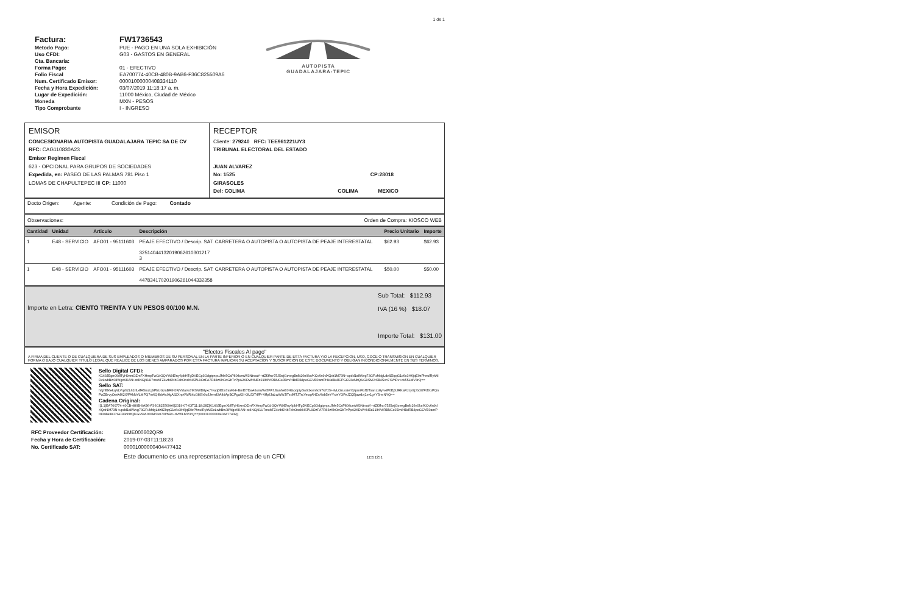1 de 1
| Factura: | FW1736543 |
| Metodo Pago: | PUE - PAGO EN UNA SOLA EXHIBICIÓN |
| Uso CFDI: | G03 - GASTOS EN GENERAL |
| Cta. Bancaria: | |
| Forma Pago: | 01 - EFECTIVO |
| Folio Fiscal | EA700774-40CB-480B-9AB6-F36C825509A6 |
| Num. Certificado Emisor: | 00001000000408334110 |
| Fecha y Hora Expedición: | 03/07/2019 11:18:17 a. m. |
| Lugar de Expedición: | 11000 México, Ciudad de México |
| Moneda | MXN - PESOS |
| Tipo Comprobante | I - INGRESO |
AUTOPISTA
GUADALAJARA-TEPIC
EMISOR
CONCESIONARIA AUTOPISTA GUADALAJARA TEPIC SA DE CV
RFC: CAG110830A23
Emisor Regimen Fiscal
623 - OPCIONAL PARA GRUPOS DE SOCIEDADES
Expedida, en: PASEO DE LAS PALMAS 781 Piso 1
LOMAS DE CHAPULTEPEC III CP: 11000
RECEPTOR
Cliente: 279240 RFC: TEE961221UY3
TRIBUNAL ELECTORAL DEL ESTADO
JUAN ALVAREZ
No: 1525 CP:28018
GIRASOLES
Del: COLIMA COLIMA MEXICO
Docto Origen: Agente: Condición de Pago: Contado
Observaciones: Orden de Compra: KIOSCO WEB
| Cantidad | Unidad | Articulo | Descripción | Precio Unitario | Importe |
| --- | --- | --- | --- | --- | --- |
| 1 | E48 - SERVICIO | AFO01 - 95111603 | PEAJE EFECTIVO / Descrip. SAT: CARRETERA O AUTOPISTA O AUTOPISTA DE PEAJE INTERESTATAL 32514044132019062610301217 3 | $62.93 | $62.93 |
| 1 | E48 - SERVICIO | AFO01 - 95111603 | PEAJE EFECTIVO / Descrip. SAT: CARRETERA O AUTOPISTA O AUTOPISTA DE PEAJE INTERESTATAL 447834170201906261044332358 | $50.00 | $50.00 |
Importe en Letra: CIENTO TREINTA Y UN PESOS 00/100 M.N.
Sub Total: $112.93
IVA (16 %) $18.07
Importe Total: $131.00
"Efectos Fiscales Al pago"
A FIRMA DEL CLIENTE O DE CUALQUIERA DE SUS EMPLEADOS O MIEMBROS DE SU PERSONAL EN LA PARTE INFERIOR O EN CUALQUIER PARTE DE ESTA FACTURA Y/O LA RECEPCION, USO, GOCE O TRANSMISION EN CUALQUIER FORMA O BAJO CUALQUIER TITULO LEGAL QUE REALICE DE LOS BIENES AMPARADOS POR ESTA FACTURA IMPLICAN SU ACEPTACION Y SUSCRIPCION DE ESTE DOCUMENTO Y OBLIGAN INCONDICIONALMENTE EN SUS TERMINOS.
Sello Digital CFDI:
K143JEgmXbllTyH9xmOZmFXHmpTwCdGQYW9E/ny6pbHTgDVECp3OdgtpnpuJMe5CsP804cmWl3NtroaY+rtZf3frcr75J5wjGzvegBnlb26n0lur/KCv6n9dXQdr1M73N+updd1s8Wvg73GFuMdgLdz8ZlqqG1c6x3H6jqE0zPhnulRykMDcLwbBwJ8WgcKKAN+st4NGj91U7mobTZ4vibKNbFebOoslrNSPL9OzFA7R83zKlrOoGbTvPpA2KDWHNEz21lHlVrRBNCeJEm/HBdRB4peGCVE0amPHk/aBk4lCPGC93oNltQlLG9SMJrXB4Svn7Xl/hRv+dv55LMV3rQ==
Sello SAT:
h/ghfB6ekqNLVqzli2L62rlL4fA5rszLj9PbUGzaBRtHJFjVldaVu7MSN/lD8yxcYvaqDEbs7aM04+BmEl7DaA6umWw5PA7JtanheE0HGpdptySo0dxxm6o97k7dS+4vLOzuraiwYpfpmiRxf1lToanzx8ytv4P0EjXJRKaRJzyXjJbOi7FlJXxPQnFwZBrvyOwA402X/FAldVr/LMPQ7m6QfibbAc0fgA32Xnp6WRt4cG8lSr0oJJem43A4dApBCPga/Gl+3UJ3T4fF+VffpilJaLwWWJlTzdMTJTrcYeuqAHZv/4sb5eYYxieYOFeJZQ5jawdzj1zv1g+Y5rmNYQ==
Cadena Original:
||1.1|EA700774-40CB-480B-9AB6-F36C825509A6|2019-07-03T11:18:28Z|K143JEgmXbllTyH9xmOZmFXHmpTwCdGQYW9E/ny6pbHTgDVECp3OdgtpnpuJMe5CsP804cmWl3NtroaY+rtZf3frcr75J5wjGzvegBnlb26n0lur/KCv6n9dXQdr1M73N+updd1s8Wvg73GFuMdgLdz8ZlqqG1c6x3H6jqE0zPhnulRykMDcLwbBwJ8WgcKKAN+st4NGj91U7mobTZ4vibKNbFebOoslrNSPL9OzFA7R83zKlrOoGbTvPpA2KDWHNEz21lHlVrRBNCeJEm/HBdRB4peGCVE0amPHk/aBk4lCPGC93oNltQlLG9SMJrXB4Svn7Xl/hRv+dv55LMV3rQ==|00001000000404477432||
| RFC Proveedor Certificación: | EME000602QR9 |
| Fecha y Hora de Certificación: | 2019-07-03T11:18:28 |
| No. Certificado SAT: | 00001000000404477432 |
| | Este documento es una representacion impresa de un CFDi 11551251 |